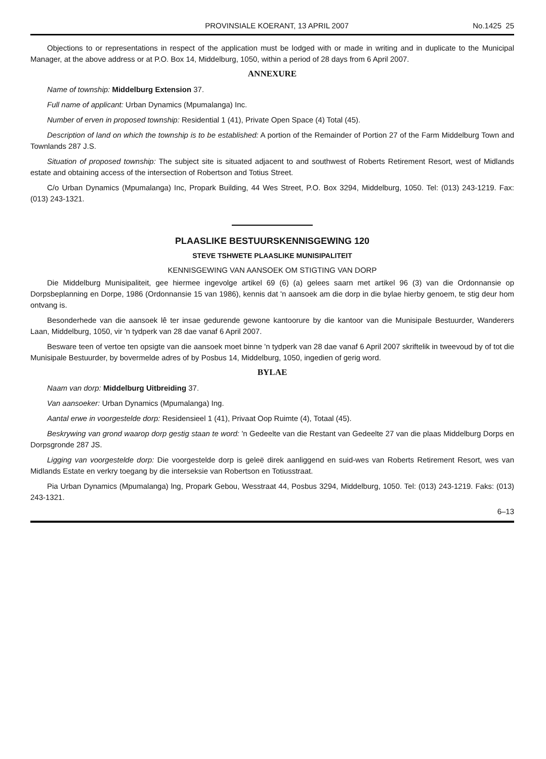PROVINSIALE KOERANT, 13 APRIL 2007 No.1425 25
Objections to or representations in respect of the application must be lodged with or made in writing and in duplicate to the Municipal Manager, at the above address or at P.O. Box 14, Middelburg, 1050, within a period of 28 days from 6 April 2007.
ANNEXURE
Name of township: Middelburg Extension 37.
Full name of applicant: Urban Dynamics (Mpumalanga) Inc.
Number of erven in proposed township: Residential 1 (41), Private Open Space (4) Total (45).
Description of land on which the township is to be established: A portion of the Remainder of Portion 27 of the Farm Middelburg Town and Townlands 287 J.S.
Situation of proposed township: The subject site is situated adjacent to and southwest of Roberts Retirement Resort, west of Midlands estate and obtaining access of the intersection of Robertson and Totius Street.
C/o Urban Dynamics (Mpumalanga) Inc, Propark Building, 44 Wes Street, P.O. Box 3294, Middelburg, 1050. Tel: (013) 243-1219. Fax: (013) 243-1321.
PLAASLIKE BESTUURSKENNISGEWING 120
STEVE TSHWETE PLAASLIKE MUNISIPALITEIT
KENNISGEWING VAN AANSOEK OM STIGTING VAN DORP
Die Middelburg Munisipaliteit, gee hiermee ingevolge artikel 69 (6) (a) gelees saarn met artikel 96 (3) van die Ordonnansie op Dorpsbeplanning en Dorpe, 1986 (Ordonnansie 15 van 1986), kennis dat 'n aansoek am die dorp in die bylae hierby genoem, te stig deur hom ontvang is.
Besonderhede van die aansoek lê ter insae gedurende gewone kantoorure by die kantoor van die Munisipale Bestuurder, Wanderers Laan, Middelburg, 1050, vir 'n tydperk van 28 dae vanaf 6 April 2007.
Besware teen of vertoe ten opsigte van die aansoek moet binne 'n tydperk van 28 dae vanaf 6 April 2007 skriftelik in tweevoud by of tot die Munisipale Bestuurder, by bovermelde adres of by Posbus 14, Middelburg, 1050, ingedien of gerig word.
BYLAE
Naam van dorp: Middelburg Uitbreiding 37.
Van aansoeker: Urban Dynamics (Mpumalanga) Ing.
Aantal erwe in voorgestelde dorp: Residensieel 1 (41), Privaat Oop Ruimte (4), Totaal (45).
Beskrywing van grond waarop dorp gestig staan te word: 'n Gedeelte van die Restant van Gedeelte 27 van die plaas Middelburg Dorps en Dorpsgronde 287 JS.
Ligging van voorgestelde dorp: Die voorgestelde dorp is geleë direk aanliggend en suid-wes van Roberts Retirement Resort, wes van Midlands Estate en verkry toegang by die interseksie van Robertson en Totiusstraat.
Pia Urban Dynamics (Mpumalanga) lng, Propark Gebou, Wesstraat 44, Posbus 3294, Middelburg, 1050. Tel: (013) 243-1219. Faks: (013) 243-1321.
6–13